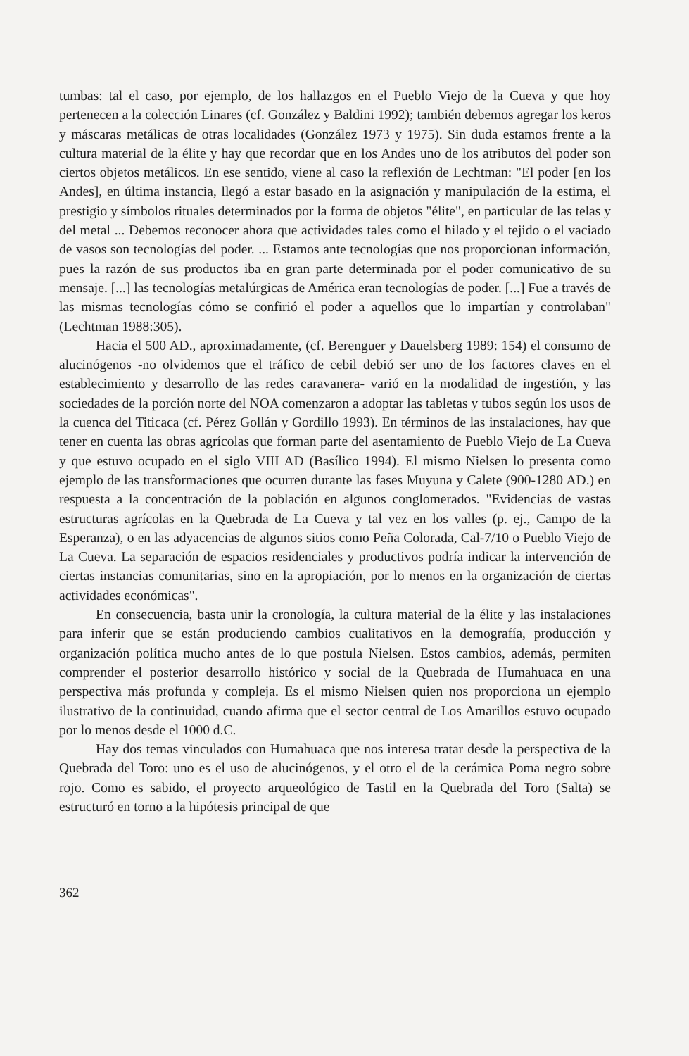tumbas: tal el caso, por ejemplo, de los hallazgos en el Pueblo Viejo de la Cueva y que hoy pertenecen a la colección Linares (cf. González y Baldini 1992); también debemos agregar los keros y máscaras metálicas de otras localidades (González 1973 y 1975). Sin duda estamos frente a la cultura material de la élite y hay que recordar que en los Andes uno de los atributos del poder son ciertos objetos metálicos. En ese sentido, viene al caso la reflexión de Lechtman: "El poder [en los Andes], en última instancia, llegó a estar basado en la asignación y manipulación de la estima, el prestigio y símbolos rituales determinados por la forma de objetos "élite", en particular de las telas y del metal ... Debemos reconocer ahora que actividades tales como el hilado y el tejido o el vaciado de vasos son tecnologías del poder. ... Estamos ante tecnologías que nos proporcionan información, pues la razón de sus productos iba en gran parte determinada por el poder comunicativo de su mensaje. [...] las tecnologías metalúrgicas de América eran tecnologías de poder. [...] Fue a través de las mismas tecnologías cómo se confirió el poder a aquellos que lo impartían y controlaban" (Lechtman 1988:305).
Hacia el 500 AD., aproximadamente, (cf. Berenguer y Dauelsberg 1989: 154) el consumo de alucinógenos -no olvidemos que el tráfico de cebil debió ser uno de los factores claves en el establecimiento y desarrollo de las redes caravanera- varió en la modalidad de ingestión, y las sociedades de la porción norte del NOA comenzaron a adoptar las tabletas y tubos según los usos de la cuenca del Titicaca (cf. Pérez Gollán y Gordillo 1993). En términos de las instalaciones, hay que tener en cuenta las obras agrícolas que forman parte del asentamiento de Pueblo Viejo de La Cueva y que estuvo ocupado en el siglo VIII AD (Basílico 1994). El mismo Nielsen lo presenta como ejemplo de las transformaciones que ocurren durante las fases Muyuna y Calete (900-1280 AD.) en respuesta a la concentración de la población en algunos conglomerados. "Evidencias de vastas estructuras agrícolas en la Quebrada de La Cueva y tal vez en los valles (p. ej., Campo de la Esperanza), o en las adyacencias de algunos sitios como Peña Colorada, Cal-7/10 o Pueblo Viejo de La Cueva. La separación de espacios residenciales y productivos podría indicar la intervención de ciertas instancias comunitarias, sino en la apropiación, por lo menos en la organización de ciertas actividades económicas".
En consecuencia, basta unir la cronología, la cultura material de la élite y las instalaciones para inferir que se están produciendo cambios cualitativos en la demografía, producción y organización política mucho antes de lo que postula Nielsen. Estos cambios, además, permiten comprender el posterior desarrollo histórico y social de la Quebrada de Humahuaca en una perspectiva más profunda y compleja. Es el mismo Nielsen quien nos proporciona un ejemplo ilustrativo de la continuidad, cuando afirma que el sector central de Los Amarillos estuvo ocupado por lo menos desde el 1000 d.C.
Hay dos temas vinculados con Humahuaca que nos interesa tratar desde la perspectiva de la Quebrada del Toro: uno es el uso de alucinógenos, y el otro el de la cerámica Poma negro sobre rojo. Como es sabido, el proyecto arqueológico de Tastil en la Quebrada del Toro (Salta) se estructuró en torno a la hipótesis principal de que
362